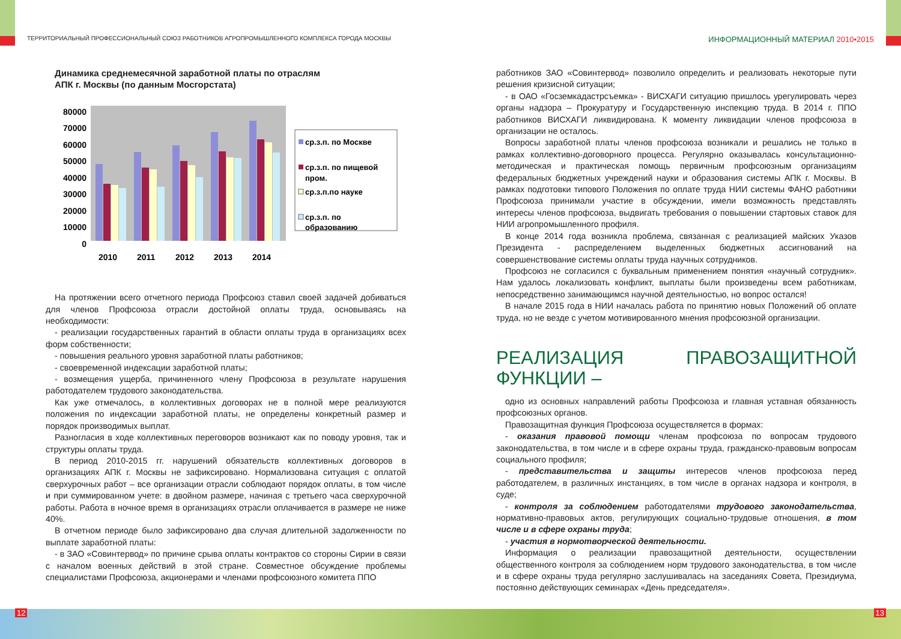ТЕРРИТОРИАЛЬНЫЙ ПРОФЕССИОНАЛЬНЫЙ СОЮЗ РАБОТНИКОВ АГРОПРОМЫШЛЕННОГО КОМПЛЕКСА ГОРОДА МОСКВЫ
ИНФОРМАЦИОННЫЙ МАТЕРИАЛ 2010•2015
Динамика среднемесячной заработной платы по отраслям
АПК г. Москвы (по данным Мосгорстата)
0
10000
20000
30000
40000
50000
60000
70000
80000
2010
2011
2012
2013
2014
ср.з.п. по Москве
ср.з.п. по пищевой
пром.
ср.з.п.по науке
ср.з.п. по
образованию
На протяжении всего отчетного периода Профсоюз ставил своей задачей добиваться для членов Профсоюза отрасли достойной оплаты труда, основываясь на необходимости:
- реализации государственных гарантий в области оплаты труда в организациях всех форм собственности;
- повышения реального уровня заработной платы работников;
- своевременной индексации заработной платы;
- возмещения ущерба, причиненного члену Профсоюза в результате нарушения работодателем трудового законодательства.
Как уже отмечалось, в коллективных договорах не в полной мере реализуются положения по индексации заработной платы, не определены конкретный размер и порядок производимых выплат.
Разногласия в ходе коллективных переговоров возникают как по поводу уровня, так и структуры оплаты труда.
В период 2010-2015 гг. нарушений обязательств коллективных договоров в организациях АПК г. Москвы не зафиксировано. Нормализована ситуация с оплатой сверхурочных работ – все организации отрасли соблюдают порядок оплаты, в том числе и при суммированном учете: в двойном размере, начиная с третьего часа сверхурочной работы. Работа в ночное время в организациях отрасли оплачивается в размере не ниже 40%.
В отчетном периоде было зафиксировано два случая длительной задолженности по выплате заработной платы:
- в ЗАО «Совинтервод» по причине срыва оплаты контрактов со стороны Сирии в связи с началом военных действий в этой стране. Совместное обсуждение проблемы специалистами Профсоюза, акционерами и членами профсоюзного комитета ППО
работников ЗАО «Совинтервод» позволило определить и реализовать некоторые пути решения кризисной ситуации;
- в ОАО «Госземкадастрсъемка» - ВИСХАГИ ситуацию пришлось урегулировать через органы надзора – Прокуратуру и Государственную инспекцию труда. В 2014 г. ППО работников ВИСХАГИ ликвидирована. К моменту ликвидации членов профсоюза в организации не осталось.
Вопросы заработной платы членов профсоюза возникали и решались не только в рамках коллективно-договорного процесса. Регулярно оказывалась консультационно-методическая и практическая помощь первичным профсоюзным организациям федеральных бюджетных учреждений науки и образования системы АПК г. Москвы. В рамках подготовки типового Положения по оплате труда НИИ системы ФАНО работники Профсоюза принимали участие в обсуждении, имели возможность представлять интересы членов профсоюза, выдвигать требования о повышении стартовых ставок для НИИ агропромышленного профиля.
В конце 2014 года возникла проблема, связанная с реализацией майских Указов Президента - распределением выделенных бюджетных ассигнований на совершенствование системы оплаты труда научных сотрудников.
Профсоюз не согласился с буквальным применением понятия «научный сотрудник». Нам удалось локализовать конфликт, выплаты были произведены всем работникам, непосредственно занимающимся научной деятельностью, но вопрос остался!
В начале 2015 года в НИИ началась работа по принятию новых Положений об оплате труда, но не везде с учетом мотивированного мнения профсоюзной организации.
РЕАЛИЗАЦИЯ ПРАВОЗАЩИТНОЙ ФУНКЦИИ –
одно из основных направлений работы Профсоюза и главная уставная обязанность профсоюзных органов.
Правозащитная функция Профсоюза осуществляется в формах:
- оказания правовой помощи членам профсоюза по вопросам трудового законодательства, в том числе и в сфере охраны труда, гражданско-правовым вопросам социального профиля;
- представительства и защиты интересов членов профсоюза перед работодателем, в различных инстанциях, в том числе в органах надзора и контроля, в суде;
- контроля за соблюдением работодателями трудового законодательства, нормативно-правовых актов, регулирующих социально-трудовые отношения, в том числе и в сфере охраны труда;
- участия в нормотворческой деятельности.
Информация о реализации правозащитной деятельности, осуществлении общественного контроля за соблюдением норм трудового законодательства, в том числе и в сфере охраны труда регулярно заслушивалась на заседаниях Совета, Президиума, постоянно действующих семинарах «День председателя».
12 13